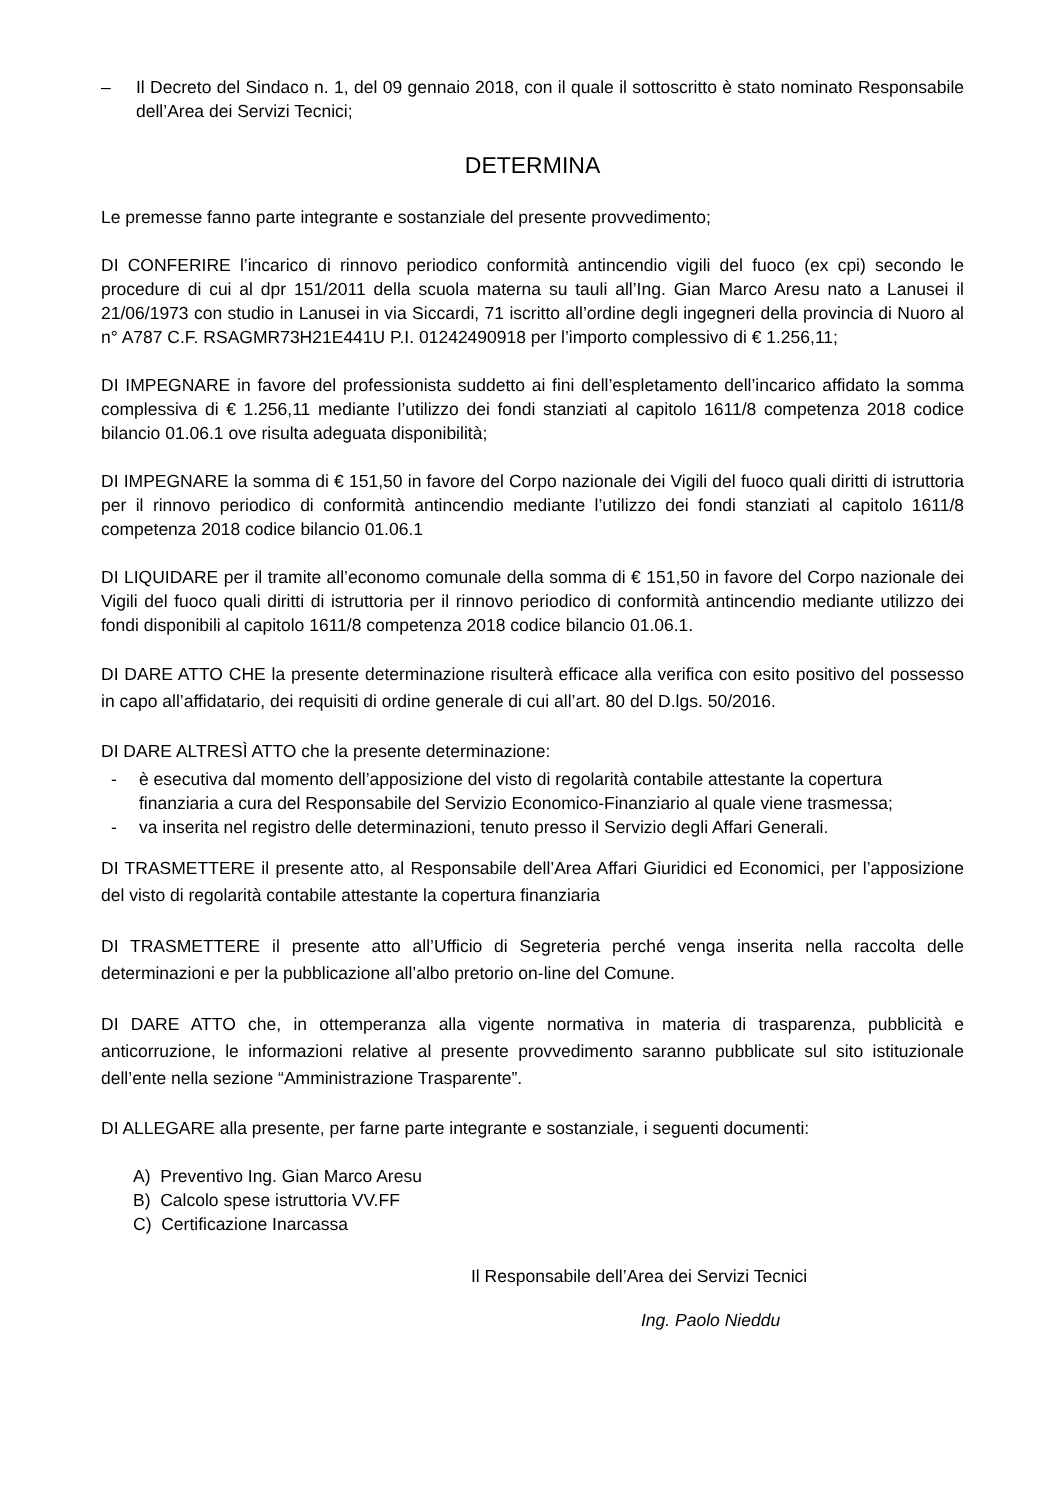– Il Decreto del Sindaco n. 1, del 09 gennaio 2018, con il quale il sottoscritto è stato nominato Responsabile dell’Area dei Servizi Tecnici;
DETERMINA
Le premesse fanno parte integrante e sostanziale del presente provvedimento;
DI CONFERIRE l’incarico di rinnovo periodico conformità antincendio vigili del fuoco (ex cpi) secondo le procedure di cui al dpr 151/2011 della scuola materna su tauli all’Ing. Gian Marco Aresu nato a Lanusei il 21/06/1973 con studio in Lanusei in via Siccardi, 71 iscritto all’ordine degli ingegneri della provincia di Nuoro al n° A787 C.F. RSAGMR73H21E441U P.I. 01242490918 per l’importo complessivo di € 1.256,11;
DI IMPEGNARE in favore del professionista suddetto ai fini dell’espletamento dell’incarico affidato la somma complessiva di € 1.256,11 mediante l’utilizzo dei fondi stanziati al capitolo 1611/8 competenza 2018 codice bilancio 01.06.1 ove risulta adeguata disponibilità;
DI IMPEGNARE la somma di € 151,50 in favore del Corpo nazionale dei Vigili del fuoco quali diritti di istruttoria per il rinnovo periodico di conformità antincendio mediante l’utilizzo dei fondi stanziati al capitolo 1611/8 competenza 2018 codice bilancio 01.06.1
DI LIQUIDARE per il tramite all’economo comunale della somma di € 151,50 in favore del Corpo nazionale dei Vigili del fuoco quali diritti di istruttoria per il rinnovo periodico di conformità antincendio mediante utilizzo dei fondi disponibili al capitolo 1611/8 competenza 2018 codice bilancio 01.06.1.
DI DARE ATTO CHE la presente determinazione risulterà efficace alla verifica con esito positivo del possesso in capo all’affidatario, dei requisiti di ordine generale di cui all’art. 80 del D.lgs. 50/2016.
DI DARE ALTRESÌ ATTO che la presente determinazione:
- è esecutiva dal momento dell’apposizione del visto di regolarità contabile attestante la copertura finanziaria a cura del Responsabile del Servizio Economico-Finanziario al quale viene trasmessa;
- va inserita nel registro delle determinazioni, tenuto presso il Servizio degli Affari Generali.
DI TRASMETTERE il presente atto, al Responsabile dell’Area Affari Giuridici ed Economici, per l’apposizione del visto di regolarità contabile attestante la copertura finanziaria
DI TRASMETTERE il presente atto all’Ufficio di Segreteria perché venga inserita nella raccolta delle determinazioni e per la pubblicazione all’albo pretorio on-line del Comune.
DI DARE ATTO che, in ottemperanza alla vigente normativa in materia di trasparenza, pubblicità e anticorruzione, le informazioni relative al presente provvedimento saranno pubblicate sul sito istituzionale dell’ente nella sezione “Amministrazione Trasparente”.
DI ALLEGARE alla presente, per farne parte integrante e sostanziale, i seguenti documenti:
A) Preventivo Ing. Gian Marco Aresu
B) Calcolo spese istruttoria VV.FF
C) Certificazione Inarcassa
Il Responsabile dell’Area dei Servizi Tecnici
Ing. Paolo Nieddu